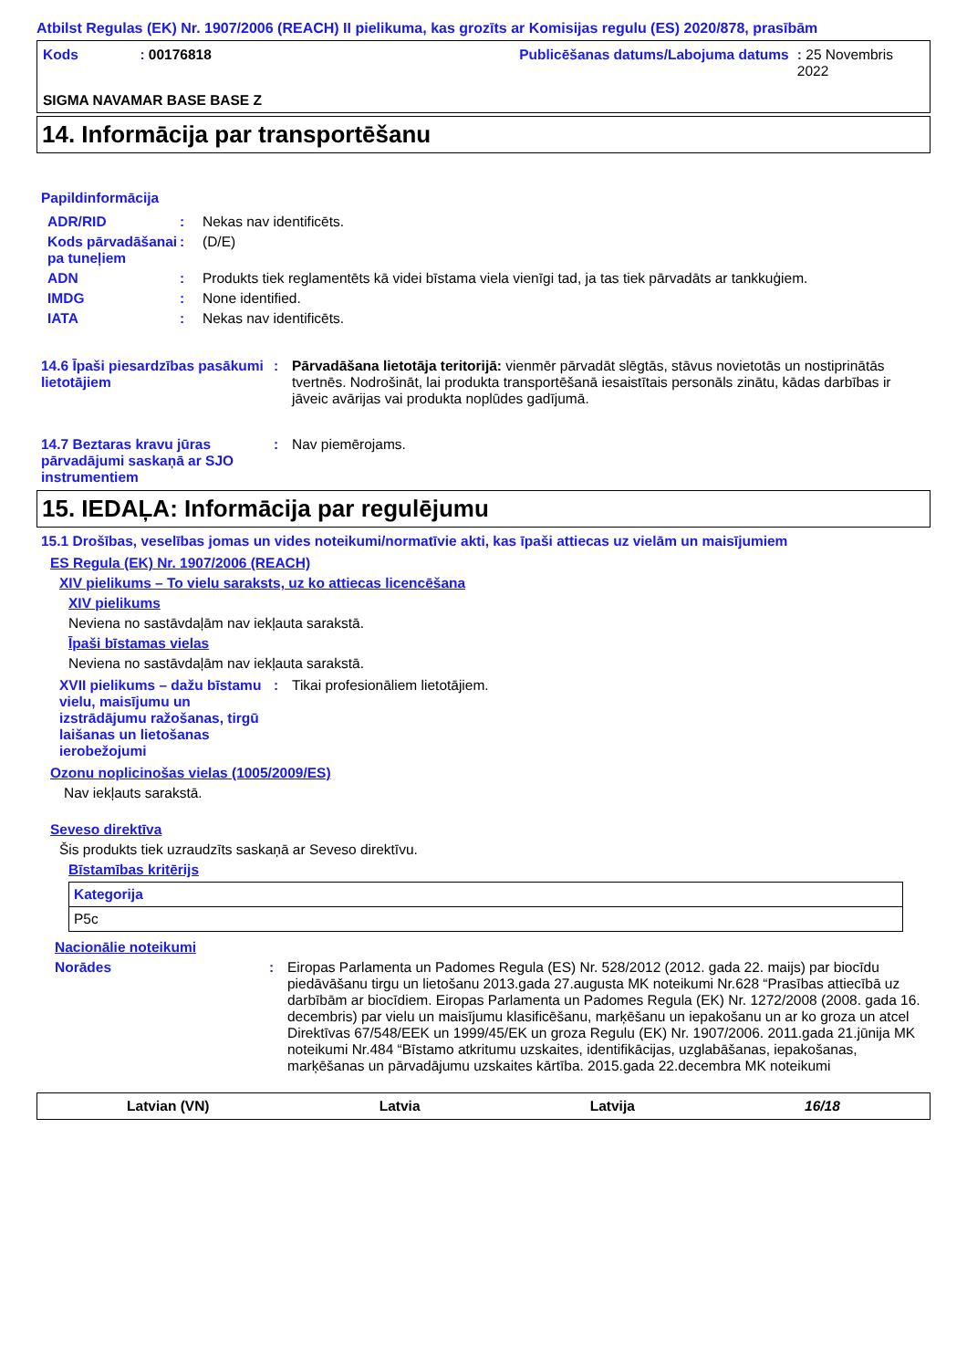Atbilst Regulas (EK) Nr. 1907/2006 (REACH) II pielikuma, kas grozīts ar Komisijas regulu (ES) 2020/878, prasībām
Kods : 00176818 Publicēšanas datums/Labojuma datums
: 25 Novembris 2022
SIGMA NAVAMAR BASE BASE Z
14. Informācija par transportēšanu
Papildinformācija
| ADR/RID | : | Nekas nav identificēts. |
| Kods pārvadāšanai pa tuneļiem | : | (D/E) |
| ADN | : | Produkts tiek reglamentēts kā videi bīstama viela vienīgi tad, ja tas tiek pārvadāts ar tankkuģiem. |
| IMDG | : | None identified. |
| IATA | : | Nekas nav identificēts. |
| 14.6 Īpaši piesardzības pasākumi lietotājiem | : | Pārvadāšana lietotāja teritorijā: vienmēr pārvadāt slēgtās, stāvus novietotās un nostiprinātās tvertnēs. Nodrošināt, lai produkta transportēšanā iesaistītais personāls zinātu, kādas darbības ir jāveic avārijas vai produkta noplūdes gadījumā. |
| 14.7 Beztaras kravu jūras pārvadājumi saskaņā ar SJO instrumentiem | : | Nav piemērojams. |
15. IEDAĻA: Informācija par regulējumu
15.1 Drošības, veselības jomas un vides noteikumi/normatīvie akti, kas īpaši attiecas uz vielām un maisījumiem
ES Regula (EK) Nr. 1907/2006 (REACH)
XIV pielikums – To vielu saraksts, uz ko attiecas licencēšana
XIV pielikums
Neviena no sastāvdaļām nav iekļauta sarakstā.
Īpaši bīstamas vielas
Neviena no sastāvdaļām nav iekļauta sarakstā.
| XVII pielikums – dažu bīstamu vielu, maisījumu un izstrādājumu ražošanas, tirgū laišanas un lietošanas ierobežojumi | : | Tikai profesionāliem lietotājiem. |
Ozonu noplicinošas vielas (1005/2009/ES)
Nav iekļauts sarakstā.
Seveso direktīva
Šis produkts tiek uzraudzīts saskaņā ar Seveso direktīvu.
Bīstamības kritērijs
| Kategorija |
| --- |
| P5c |
Nacionālie noteikumi
| Norādes | : | Eiropas Parlamenta un Padomes Regula (ES) Nr. 528/2012 (2012. gada 22. maijs) par biocīdu piedāvāšanu tirgu un lietošanu 2013.gada 27.augusta MK noteikumi Nr.628 “Prasības attiecībā uz darbībām ar biocīdiem. Eiropas Parlamenta un Padomes Regula (EK) Nr. 1272/2008 (2008. gada 16. decembris) par vielu un maisījumu klasificēšanu, marķēšanu un iepakošanu un ar ko groza un atcel Direktīvas 67/548/EEK un 1999/45/EK un groza Regulu (EK) Nr. 1907/2006. 2011.gada 21.jūnija MK noteikumi Nr.484 “Bīstamo atkritumu uzskaites, identifikācijas, uzglabāšanas, iepakošanas, marķēšanas un pārvadājumu uzskaites kārtība. 2015.gada 22.decembra MK noteikumi |
Latvian (VN) Latvia Latvija 16/18